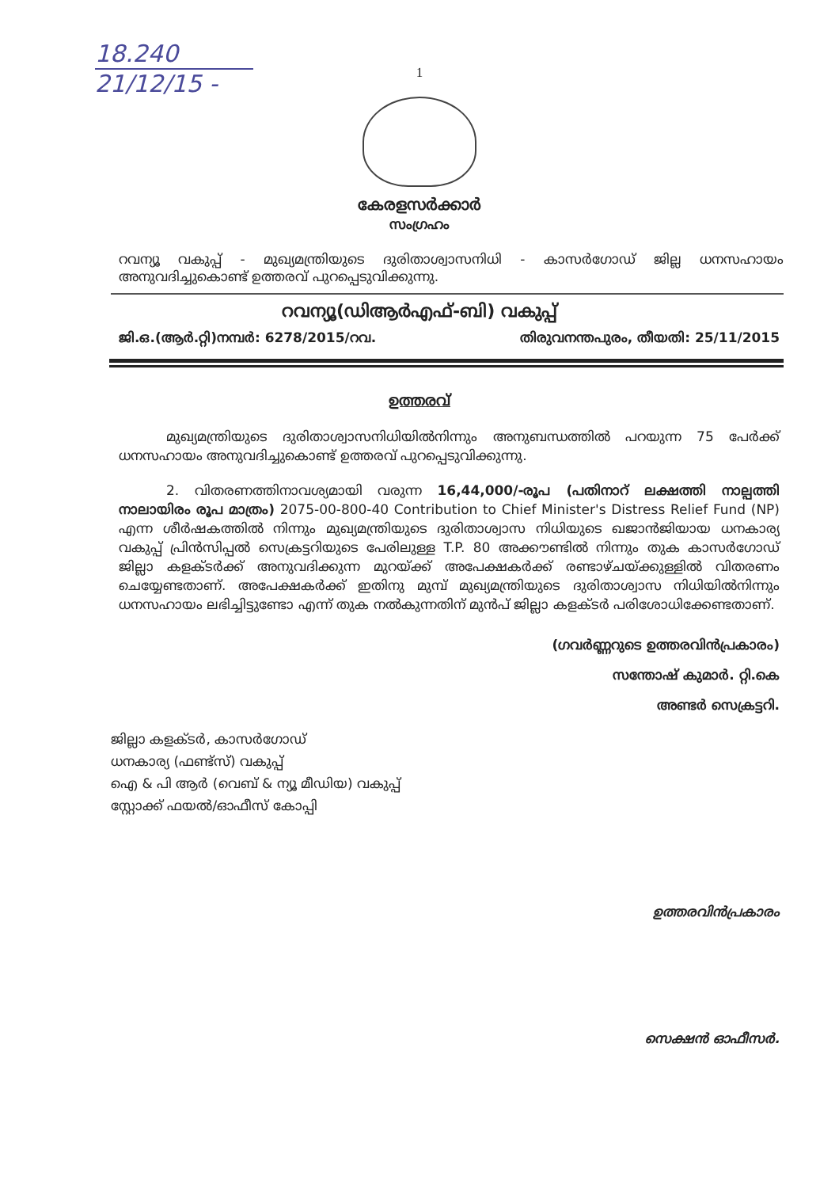18.240
21/12/15 -
1
കേരളസർക്കാർ
സംഗ്രഹം
റവന്യൂ വകുപ്പ് - മുഖ്യമന്ത്രിയുടെ ദുരിതാശ്വാസനിധി - കാസർഗോഡ് ജില്ല ധനസഹായം അനുവദിച്ചുകൊണ്ട് ഉത്തരവ് പുറപ്പെടുവിക്കുന്നു.
റവന്യൂ(ഡിആർഎഫ്-ബി) വകുപ്പ്
ജി.ഒ.(ആർ.റ്റി)നമ്പർ: 6278/2015/റവ. തിരുവനന്തപുരം, തീയതി: 25/11/2015
ഉത്തരവ്
മുഖ്യമന്ത്രിയുടെ ദുരിതാശ്വാസനിധിയിൽനിന്നും അനുബന്ധത്തിൽ പറയുന്ന 75 പേർക്ക് ധനസഹായം അനുവദിച്ചുകൊണ്ട് ഉത്തരവ് പുറപ്പെടുവിക്കുന്നു.
2. വിതരണത്തിനാവശ്യമായി വരുന്ന 16,44,000/-രൂപ (പതിനാറ് ലക്ഷത്തി നാല്പത്തി നാലായിരം രൂപ മാത്രം) 2075-00-800-40 Contribution to Chief Minister's Distress Relief Fund (NP) എന്ന ശീർഷകത്തിൽ നിന്നും മുഖ്യമന്ത്രിയുടെ ദുരിതാശ്വാസ നിധിയുടെ ഖജാൻജിയായ ധനകാര്യ വകുപ്പ് പ്രിൻസിപ്പൽ സെക്രട്ടറിയുടെ പേരിലുള്ള T.P. 80 അക്കൗണ്ടിൽ നിന്നും തുക കാസർഗോഡ് ജില്ലാ കളക്ടർക്ക് അനുവദിക്കുന്ന മുറയ്ക്ക് അപേക്ഷകർക്ക് രണ്ടാഴ്ചയ്ക്കുള്ളിൽ വിതരണം ചെയ്യേണ്ടതാണ്. അപേക്ഷകർക്ക് ഇതിനു മുമ്പ് മുഖ്യമന്ത്രിയുടെ ദുരിതാശ്വാസ നിധിയിൽനിന്നും ധനസഹായം ലഭിച്ചിട്ടുണ്ടോ എന്ന് തുക നൽകുന്നതിന് മുൻപ് ജില്ലാ കളക്ടർ പരിശോധിക്കേണ്ടതാണ്.
(ഗവർണ്ണറുടെ ഉത്തരവിൻപ്രകാരം)
സന്തോഷ് കുമാർ. റ്റി.കെ
അണ്ടർ സെക്രട്ടറി.
ജില്ലാ കളക്ടർ, കാസർഗോഡ്
ധനകാര്യ (ഫണ്ട്സ്) വകുപ്പ്
ഐ & പി ആർ (വെബ് & ന്യൂ മീഡിയ) വകുപ്പ്
സ്റ്റോക്ക് ഫയൽ/ഓഫീസ് കോപ്പി
ഉത്തരവിൻപ്രകാരം
സെക്ഷൻ ഓഫീസർ.